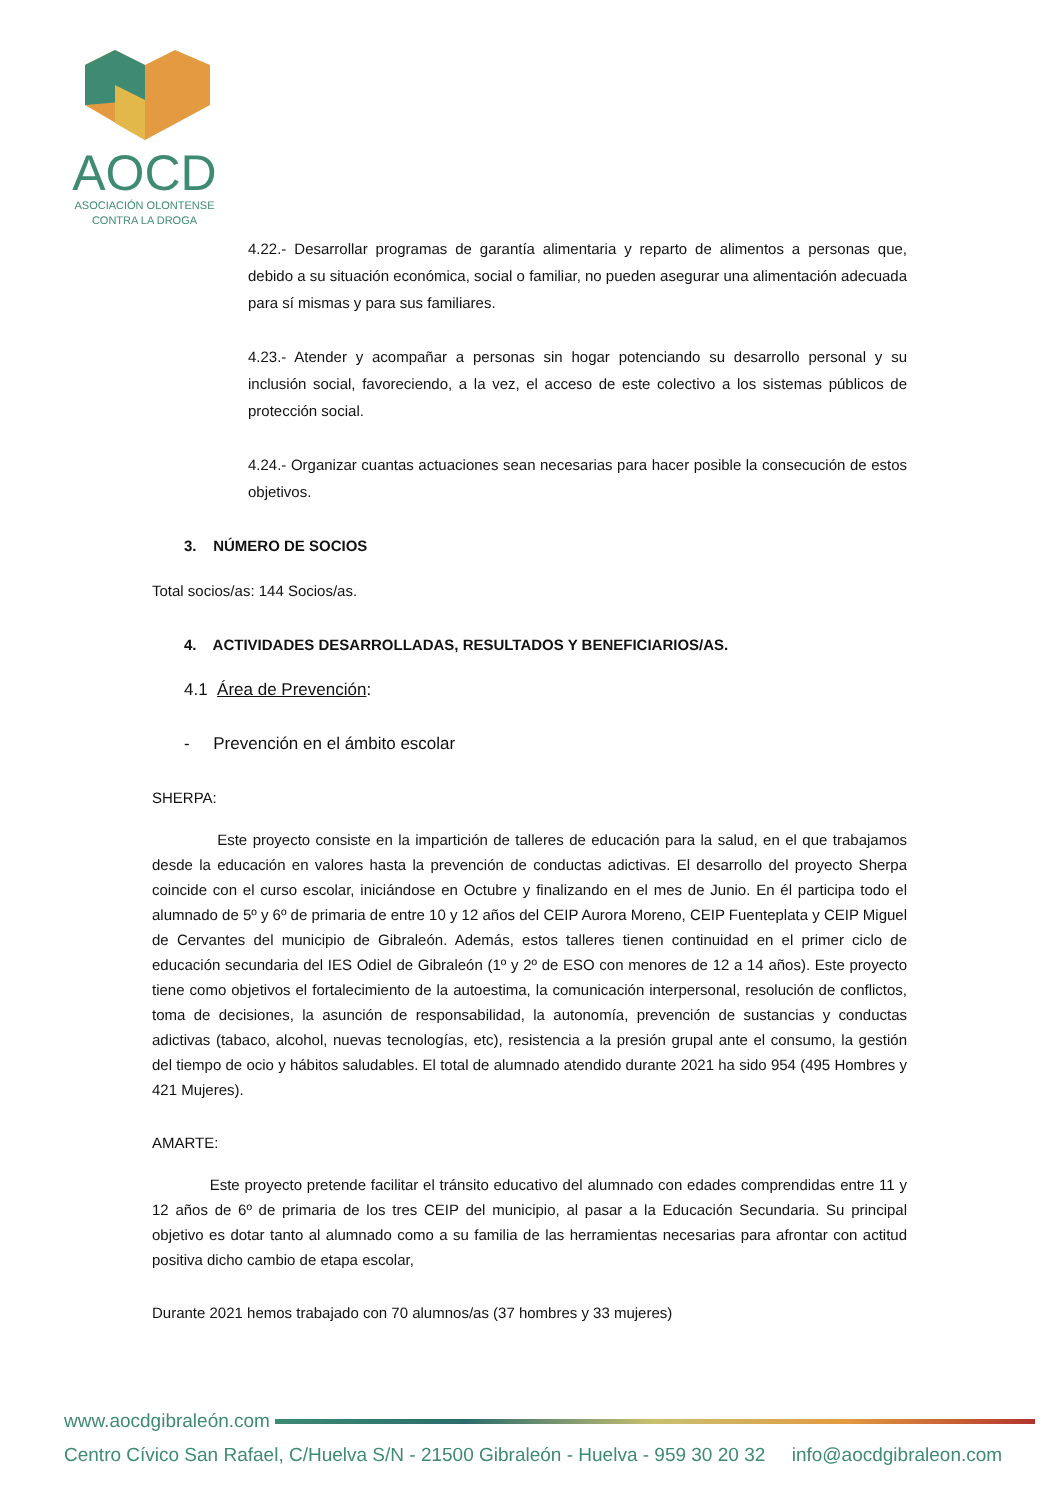AOCD
ASOCIACIÓN OLONTENSE
CONTRA LA DROGA
4.22.- Desarrollar programas de garantía alimentaria y reparto de alimentos a personas que, debido a su situación económica, social o familiar, no pueden asegurar una alimentación adecuada para sí mismas y para sus familiares.
4.23.- Atender y acompañar a personas sin hogar potenciando su desarrollo personal y su inclusión social, favoreciendo, a la vez, el acceso de este colectivo a los sistemas públicos de protección social.
4.24.- Organizar cuantas actuaciones sean necesarias para hacer posible la consecución de estos objetivos.
3. NÚMERO DE SOCIOS
Total socios/as: 144 Socios/as.
4. ACTIVIDADES DESARROLLADAS, RESULTADOS Y BENEFICIARIOS/AS.
4.1 Área de Prevención:
- Prevención en el ámbito escolar
SHERPA:
Este proyecto consiste en la impartición de talleres de educación para la salud, en el que trabajamos desde la educación en valores hasta la prevención de conductas adictivas. El desarrollo del proyecto Sherpa coincide con el curso escolar, iniciándose en Octubre y finalizando en el mes de Junio. En él participa todo el alumnado de 5º y 6º de primaria de entre 10 y 12 años del CEIP Aurora Moreno, CEIP Fuenteplata y CEIP Miguel de Cervantes del municipio de Gibraleón. Además, estos talleres tienen continuidad en el primer ciclo de educación secundaria del IES Odiel de Gibraleón (1º y 2º de ESO con menores de 12 a 14 años). Este proyecto tiene como objetivos el fortalecimiento de la autoestima, la comunicación interpersonal, resolución de conflictos, toma de decisiones, la asunción de responsabilidad, la autonomía, prevención de sustancias y conductas adictivas (tabaco, alcohol, nuevas tecnologías, etc), resistencia a la presión grupal ante el consumo, la gestión del tiempo de ocio y hábitos saludables. El total de alumnado atendido durante 2021 ha sido 954 (495 Hombres y 421 Mujeres).
AMARTE:
Este proyecto pretende facilitar el tránsito educativo del alumnado con edades comprendidas entre 11 y 12 años de 6º de primaria de los tres CEIP del municipio, al pasar a la Educación Secundaria. Su principal objetivo es dotar tanto al alumnado como a su familia de las herramientas necesarias para afrontar con actitud positiva dicho cambio de etapa escolar,
Durante 2021 hemos trabajado con 70 alumnos/as (37 hombres y 33 mujeres)
www.aocdgibraleón.com
Centro Cívico San Rafael, C/Huelva S/N - 21500 Gibraleón - Huelva - 959 30 20 32 info@aocdgibraleon.com